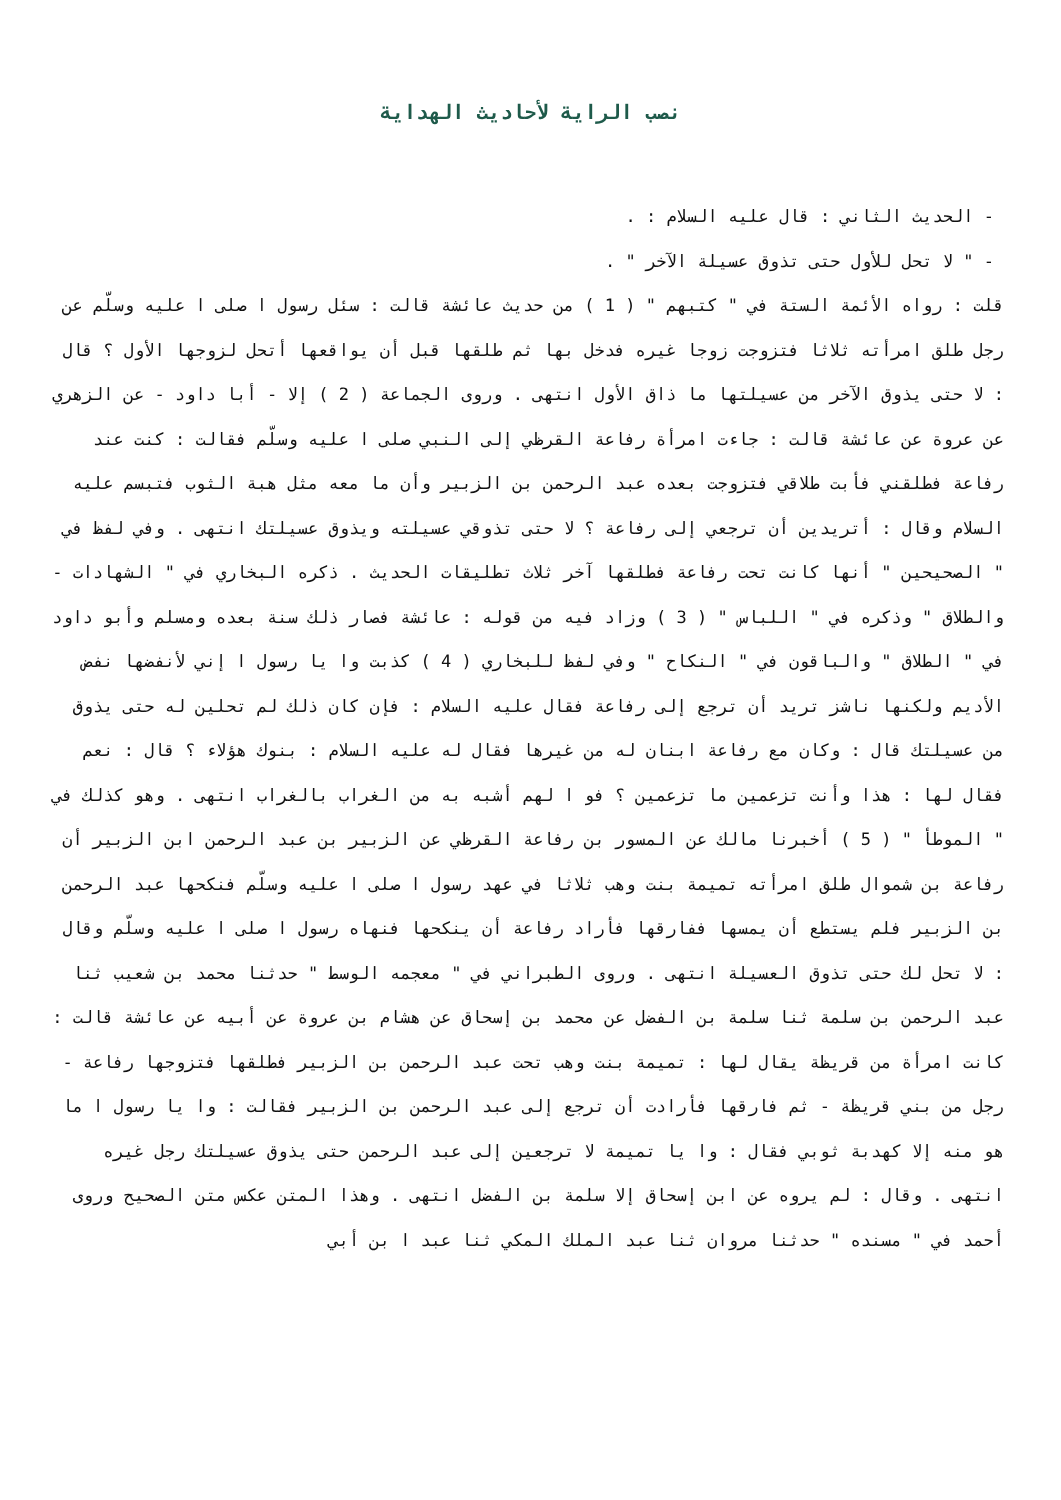نصب الراية لأحاديث الهداية
- الحديث الثاني : قال عليه السلام : .
- " لا تحل للأول حتى تذوق عسيلة الآخر " .
قلت : رواه الأئمة الستة في " كتبهم " ( 1 ) من حديث عائشة قالت : سئل رسول ا صلى ا عليه وسلّم عن رجل طلق امرأته ثلاثا فتزوجت زوجا غيره فدخل بها ثم طلقها قبل أن يواقعها أتحل لزوجها الأول ؟ قال : لا حتى يذوق الآخر من عسيلتها ما ذاق الأول انتهى . وروى الجماعة ( 2 ) إلا - أبا داود - عن الزهري عن عروة عن عائشة قالت : جاءت امرأة رفاعة القرظي إلى النبي صلى ا عليه وسلّم فقالت : كنت عند رفاعة فطلقني فأبت طلاقي فتزوجت بعده عبد الرحمن بن الزبير وأن ما معه مثل هبة الثوب فتبسم عليه السلام وقال : أتريدين أن ترجعي إلى رفاعة ؟ لا حتى تذوقي عسيلته ويذوق عسيلتك انتهى . وفي لفظ في " الصحيحين " أنها كانت تحت رفاعة فطلقها آخر ثلاث تطليقات الحديث . ذكره البخاري في " الشهادات - والطلاق " وذكره في " اللباس " ( 3 ) وزاد فيه من قوله : عائشة فصار ذلك سنة بعده ومسلم وأبو داود في " الطلاق " والباقون في " النكاح " وفي لفظ للبخاري ( 4 ) كذبت وا يا رسول ا إني لأنفضها نفض الأديم ولكنها ناشز تريد أن ترجع إلى رفاعة فقال عليه السلام : فإن كان ذلك لم تحلين له حتى يذوق من عسيلتك قال : وكان مع رفاعة ابنان له من غيرها فقال له عليه السلام : بنوك هؤلاء ؟ قال : نعم فقال لها : هذا وأنت تزعمين ما تزعمين ؟ فو ا لهم أشبه به من الغراب بالغراب انتهى . وهو كذلك في " الموطأ " ( 5 ) أخبرنا مالك عن المسور بن رفاعة القرظي عن الزبير بن عبد الرحمن ابن الزبير أن رفاعة بن شموال طلق امرأته تميمة بنت وهب ثلاثا في عهد رسول ا صلى ا عليه وسلّم فنكحها عبد الرحمن بن الزبير فلم يستطع أن يمسها ففارقها فأراد رفاعة أن ينكحها فنهاه رسول ا صلى ا عليه وسلّم وقال : لا تحل لك حتى تذوق العسيلة انتهى . وروى الطبراني في " معجمه الوسط " حدثنا محمد بن شعيب ثنا عبد الرحمن بن سلمة ثنا سلمة بن الفضل عن محمد بن إسحاق عن هشام بن عروة عن أبيه عن عائشة قالت : كانت امرأة من قريظة يقال لها : تميمة بنت وهب تحت عبد الرحمن بن الزبير فطلقها فتزوجها رفاعة - رجل من بني قريظة - ثم فارقها فأرادت أن ترجع إلى عبد الرحمن بن الزبير فقالت : وا يا رسول ا ما هو منه إلا كهدبة ثوبي فقال : وا يا تميمة لا ترجعين إلى عبد الرحمن حتى يذوق عسيلتك رجل غيره انتهى . وقال : لم يروه عن ابن إسحاق إلا سلمة بن الفضل انتهى . وهذا المتن عكس متن الصحيح وروى أحمد في " مسنده " حدثنا مروان ثنا عبد الملك المكي ثنا عبد ا بن أبي